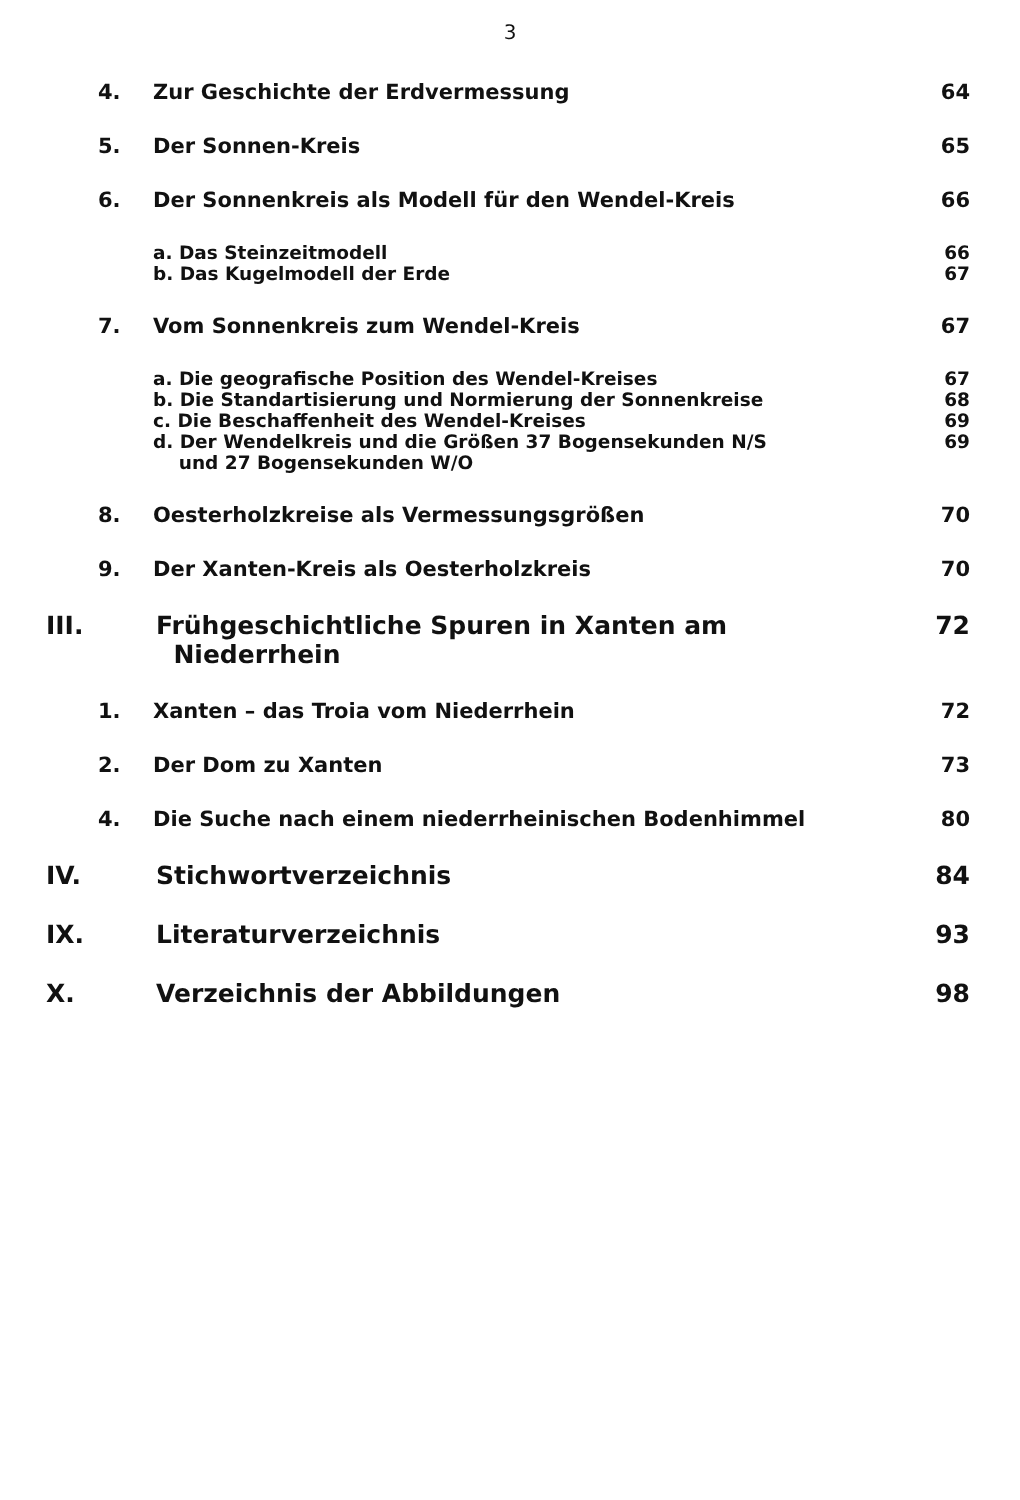3
4. Zur Geschichte der Erdvermessung 64
5. Der Sonnen-Kreis 65
6. Der Sonnenkreis als Modell für den Wendel-Kreis 66
a. Das Steinzeitmodell 66
b. Das Kugelmodell der Erde 67
7. Vom Sonnenkreis zum Wendel-Kreis 67
a. Die geografische Position des Wendel-Kreises 67
b. Die Standartisierung und Normierung der Sonnenkreise 68
c. Die Beschaffenheit des Wendel-Kreises 69
d. Der Wendelkreis und die Größen 37 Bogensekunden N/S
und 27 Bogensekunden W/O 69
8. Oesterholzkreise als Vermessungsgrößen 70
9. Der Xanten-Kreis als Oesterholzkreis 70
III. Frühgeschichtliche Spuren in Xanten am
Niederrhein 72
1. Xanten – das Troia vom Niederrhein 72
2. Der Dom zu Xanten 73
4. Die Suche nach einem niederrheinischen Bodenhimmel 80
IV. Stichwortverzeichnis 84
IX. Literaturverzeichnis 93
X. Verzeichnis der Abbildungen 98